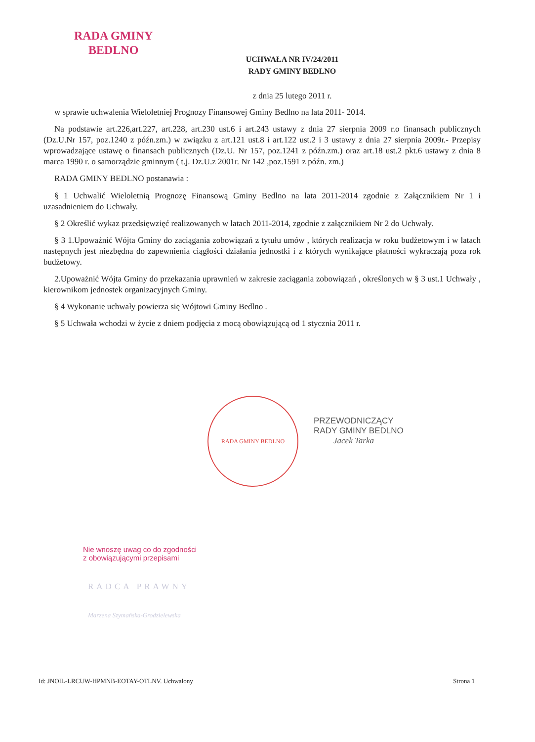RADA GMINY
BEDLNO
UCHWAŁA NR IV/24/2011
RADY GMINY BEDLNO
z dnia 25 lutego 2011 r.
w sprawie uchwalenia Wieloletniej Prognozy Finansowej Gminy Bedlno na lata 2011- 2014.
Na podstawie art.226,art.227, art.228, art.230 ust.6 i art.243 ustawy z dnia 27 sierpnia 2009 r.o finansach publicznych (Dz.U.Nr 157, poz.1240 z późn.zm.) w związku z art.121 ust.8 i art.122 ust.2 i 3 ustawy z dnia 27 sierpnia 2009r.- Przepisy wprowadzające ustawę o finansach publicznych (Dz.U. Nr 157, poz.1241 z późn.zm.) oraz art.18 ust.2 pkt.6 ustawy z dnia 8 marca 1990 r. o samorządzie gminnym ( t.j. Dz.U.z 2001r. Nr 142 ,poz.1591 z późn. zm.)
RADA GMINY BEDLNO postanawia :
§ 1 Uchwalić Wieloletnią Prognozę Finansową Gminy Bedlno na lata 2011-2014 zgodnie z Załącznikiem Nr 1 i uzasadnieniem do Uchwały.
§ 2 Określić wykaz przedsięwzięć realizowanych w latach 2011-2014, zgodnie z załącznikiem Nr 2 do Uchwały.
§ 3 1.Upoważnić Wójta Gminy do zaciągania zobowiązań z tytułu umów , których realizacja w roku budżetowym i w latach następnych jest niezbędna do zapewnienia ciągłości działania jednostki i z których wynikające płatności wykraczają poza rok budżetowy.
2.Upoważnić Wójta Gminy do przekazania uprawnień w zakresie zaciągania zobowiązań , określonych w § 3 ust.1 Uchwały , kierownikom jednostek organizacyjnych Gminy.
§ 4 Wykonanie uchwały powierza się Wójtowi Gminy Bedlno .
§ 5 Uchwała wchodzi w życie z dniem podjęcia z mocą obowiązującą od 1 stycznia 2011 r.
RADA GMINY BEDLNO
PRZEWODNICZĄCY
RADY GMINY BEDLNO
Jacek Tarka
Nie wnoszę uwag co do zgodności
z obowiązującymi przepisami
RADCA PRAWNY
Marzena Szymańska-Grodzielewska
Id: JNOIL-LRCUW-HPMNB-EOTAY-OTLNV. Uchwalony Strona 1